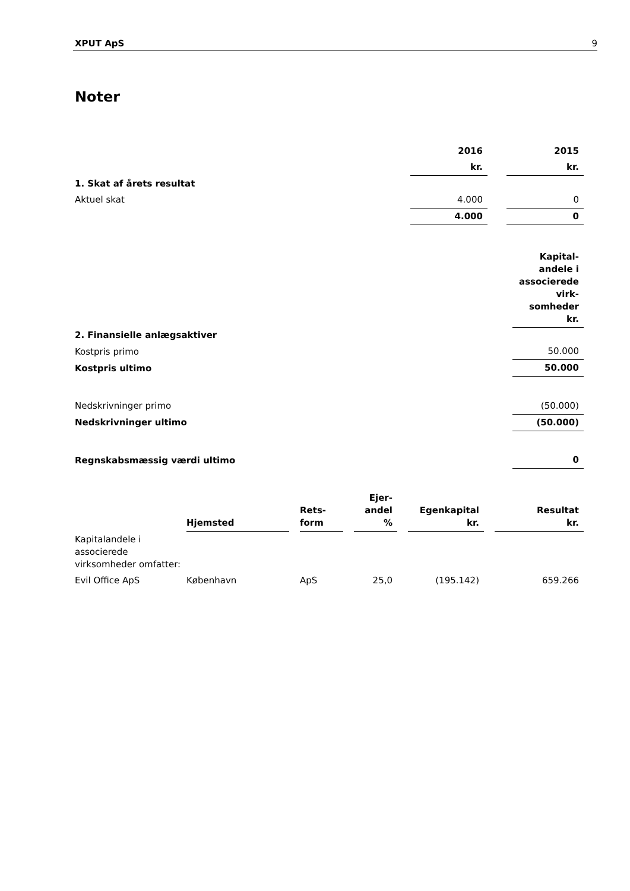XPUT ApS 9
Noter
| | 2016 | | 2015 |
| | kr. | | kr. |
| 1. Skat af årets resultat | | | |
| Aktuel skat | 4.000 | | 0 |
| | 4.000 | | 0 |
| | Kapital- andele i associerede virk- somheder kr. |
| 2. Finansielle anlægsaktiver | |
| Kostpris primo | 50.000 |
| Kostpris ultimo | 50.000 |
| Nedskrivninger primo | (50.000) |
| Nedskrivninger ultimo | (50.000) |
| Regnskabsmæssig værdi ultimo | 0 |
| | Hjemsted | | Rets- form | | Ejer- andel % | | Egenkapital kr. | | Resultat kr. |
| Kapitalandele i associerede virksomheder omfatter: | | | | | | | | | |
| Evil Office ApS | København | | ApS | | 25,0 | | (195.142) | | 659.266 |